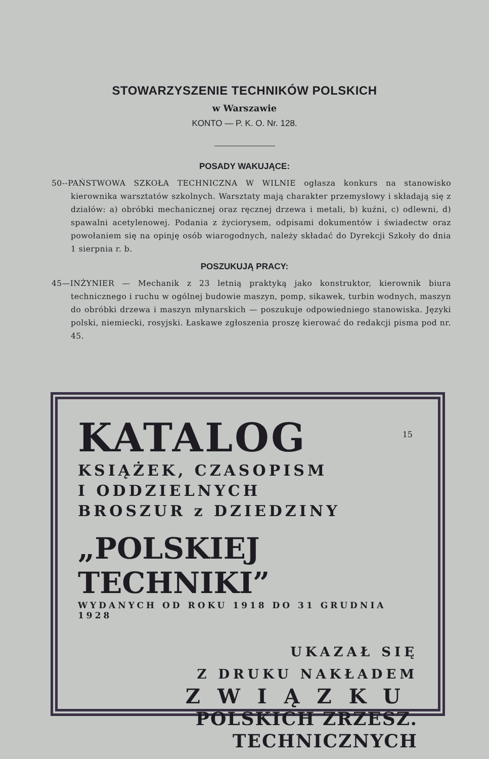STOWARZYSZENIE TECHNIKÓW POLSKICH
w Warszawie
KONTO — P. K. O. Nr. 128.
POSADY WAKUJĄCE:
50--PAŃSTWOWA SZKOŁA TECHNICZNA W WILNIE ogłasza konkurs na stanowisko kierownika warsztatów szkolnych. Warsztaty mają charakter przemysłowy i składają się z działów: a) obróbki mechanicznej oraz ręcznej drzewa i metali, b) kuźni, c) odlewni, d) spawalni acetylenowej. Podania z życiorysem, odpisami dokumentów i świadectw oraz powołaniem się na opinję osób wiarogodnych, należy składać do Dyrekcji Szkoły do dnia 1 sierpnia r. b.
POSZUKUJĄ PRACY:
45—INŻYNIER — Mechanik z 23 letnią praktyką jako konstruktor, kierownik biura technicznego i ruchu w ogólnej budowie maszyn, pomp, sikawek, turbin wodnych, maszyn do obróbki drzewa i maszyn młynarskich — poszukuje odpowiedniego stanowiska. Języki polski, niemiecki, rosyjski. Łaskawe zgłoszenia proszę kierować do redakcji pisma pod nr. 45.
15
KATALOG
KSIĄŻEK, CZASOPISM
I ODDZIELNYCH
BROSZUR z DZIEDZINY
„POLSKIEJ TECHNIKI”
WYDANYCH OD ROKU 1918 DO 31 GRUDNIA 1928
UKAZAŁ SIĘ
Z DRUKU NAKŁADEM
ZWIĄZKU
POLSKICH ZRZESZ.
TECHNICZNYCH